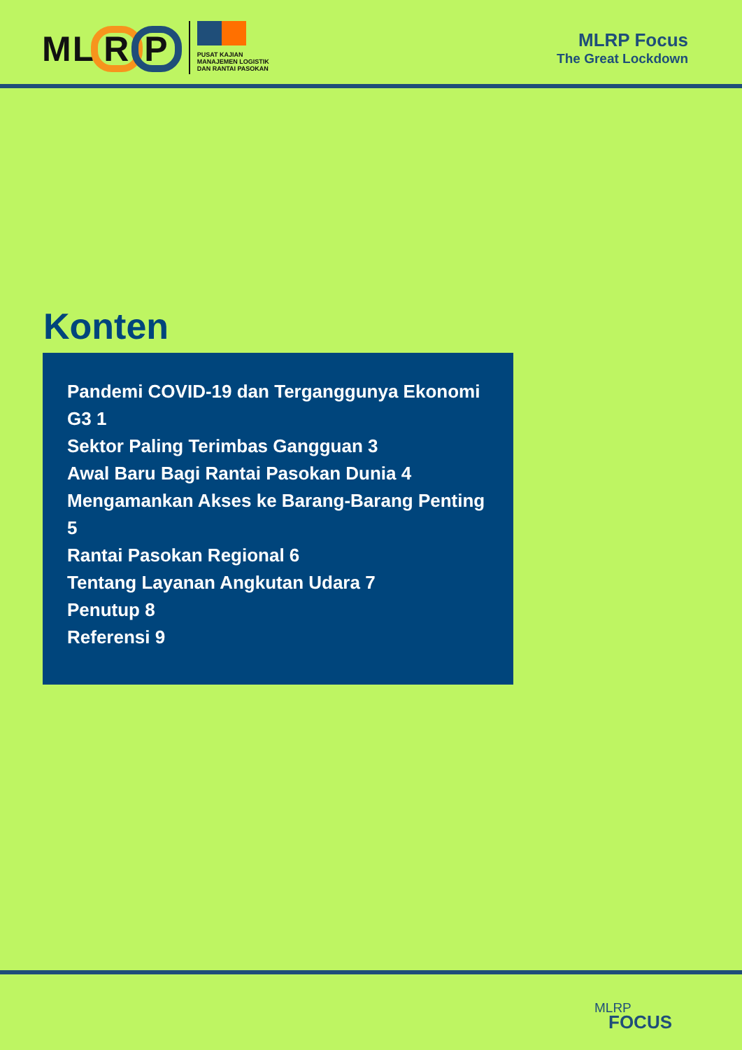MLR P
PUSAT KAJIAN
MANAJEMEN LOGISTIK
DAN RANTAI PASOKAN
MLRP Focus
The Great Lockdown
Konten
Pandemi COVID-19 dan Terganggunya Ekonomi G3 1
Sektor Paling Terimbas Gangguan 3
Awal Baru Bagi Rantai Pasokan Dunia 4
Mengamankan Akses ke Barang-Barang Penting 5
Rantai Pasokan Regional 6
Tentang Layanan Angkutan Udara 7
Penutup 8
Referensi 9
MLRP
FOCUS